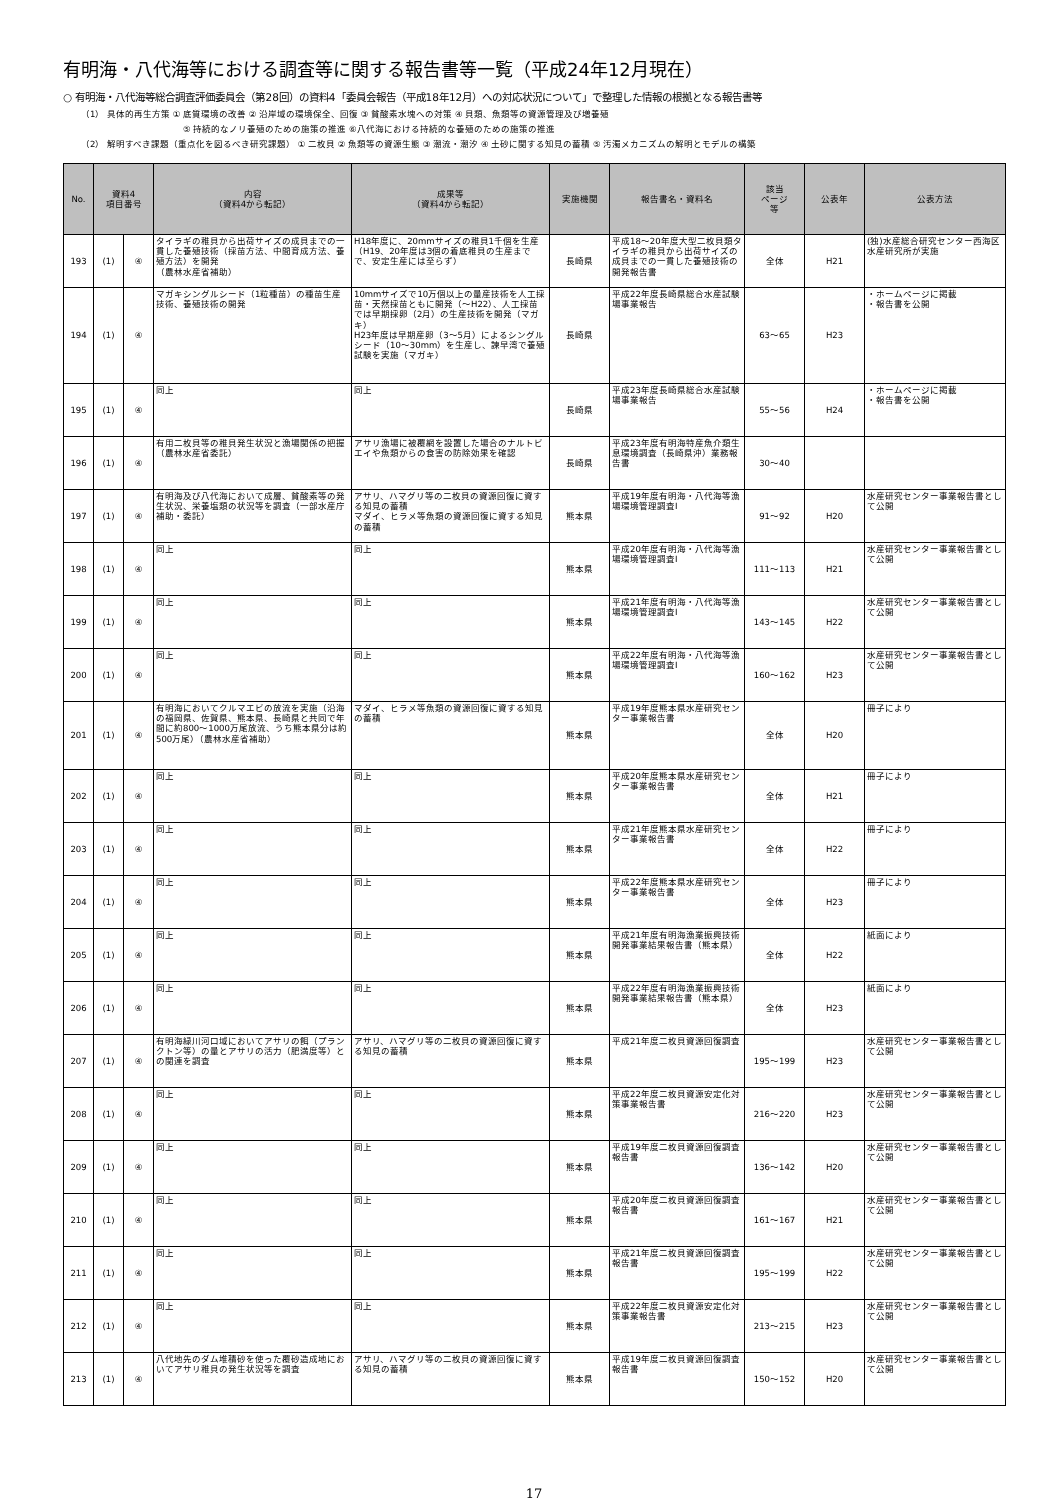有明海・八代海等における調査等に関する報告書等一覧（平成24年12月現在）
○ 有明海・八代海等総合調査評価委員会（第28回）の資料4「委員会報告（平成18年12月）への対応状況について」で整理した情報の根拠となる報告書等
（1） 具体的再生方策 ① 底質環境の改善 ② 沿岸域の環境保全、回復 ③ 貧酸素水塊への対策 ④ 貝類、魚類等の資源管理及び増養殖
⑤ 持続的なノリ養殖のための施策の推進 ⑥八代海における持続的な養殖のための施策の推進
（2） 解明すべき課題（重点化を図るべき研究課題） ① 二枚貝 ② 魚類等の資源生態 ③ 潮流・潮汐 ④ 土砂に関する知見の蓄積 ⑤ 汚濁メカニズムの解明とモデルの構築
| No. | 資料4 項目番号 | | 内容 （資料4から転記） | 成果等 （資料4から転記） | 実施機関 | 報告書名・資料名 | 該当 ページ 等 | 公表年 | 公表方法 |
| --- | --- | --- | --- | --- | --- | --- | --- | --- | --- |
| 193 | (1) | ④ | タイラギの稚貝から出荷サイズの成貝までの一貫した養殖技術（採苗方法、中間育成方法、養殖方法）を開発 （農林水産省補助） | H18年度に、20mmサイズの稚貝1千個を生産（H19、20年度は3個の着底稚貝の生産までで、安定生産には至らず） | 長崎県 | 平成18～20年度大型二枚貝類タイラギの稚貝から出荷サイズの成貝までの一貫した養殖技術の開発報告書 | 全体 | H21 | (独)水産総合研究センター西海区水産研究所が実施 |
| 194 | (1) | ④ | マガキシングルシード（1粒種苗）の種苗生産技術、養殖技術の開発 | 10mmサイズで10万個以上の量産技術を人工採苗・天然採苗ともに開発（～H22）、人工採苗では早期採卵（2月）の生産技術を開発（マガキ） H23年度は早期産卵（3～5月）によるシングルシード（10～30mm）を生産し、諫早湾で養殖試験を実施（マガキ） | 長崎県 | 平成22年度長崎県総合水産試験場事業報告 | 63～65 | H23 | ・ホームページに掲載 ・報告書を公開 |
| 195 | (1) | ④ | 同上 | 同上 | 長崎県 | 平成23年度長崎県総合水産試験場事業報告 | 55～56 | H24 | ・ホームページに掲載 ・報告書を公開 |
| 196 | (1) | ④ | 有用二枚貝等の稚貝発生状況と漁場関係の把握（農林水産省委託） | アサリ漁場に被覆網を設置した場合のナルトビエイや魚類からの食害の防除効果を確認 | 長崎県 | 平成23年度有明海特産魚介類生息環境調査（長崎県沖）業務報告書 | 30～40 | | |
| 197 | (1) | ④ | 有明海及び八代海において成層、貧酸素等の発生状況、栄養塩類の状況等を調査（一部水産庁補助・委託） | アサリ、ハマグリ等の二枚貝の資源回復に資する知見の蓄積 マダイ、ヒラメ等魚類の資源回復に資する知見の蓄積 | 熊本県 | 平成19年度有明海・八代海等漁場環境管理調査Ⅰ | 91～92 | H20 | 水産研究センター事業報告書として公開 |
| 198 | (1) | ④ | 同上 | 同上 | 熊本県 | 平成20年度有明海・八代海等漁場環境管理調査Ⅰ | 111～113 | H21 | 水産研究センター事業報告書として公開 |
| 199 | (1) | ④ | 同上 | 同上 | 熊本県 | 平成21年度有明海・八代海等漁場環境管理調査Ⅰ | 143～145 | H22 | 水産研究センター事業報告書として公開 |
| 200 | (1) | ④ | 同上 | 同上 | 熊本県 | 平成22年度有明海・八代海等漁場環境管理調査Ⅰ | 160～162 | H23 | 水産研究センター事業報告書として公開 |
| 201 | (1) | ④ | 有明海においてクルマエビの放流を実施（沿海の福岡県、佐賀県、熊本県、長崎県と共同で年間に約800～1000万尾放流、うち熊本県分は約500万尾）（農林水産省補助） | マダイ、ヒラメ等魚類の資源回復に資する知見の蓄積 | 熊本県 | 平成19年度熊本県水産研究センター事業報告書 | 全体 | H20 | 冊子により |
| 202 | (1) | ④ | 同上 | 同上 | 熊本県 | 平成20年度熊本県水産研究センター事業報告書 | 全体 | H21 | 冊子により |
| 203 | (1) | ④ | 同上 | 同上 | 熊本県 | 平成21年度熊本県水産研究センター事業報告書 | 全体 | H22 | 冊子により |
| 204 | (1) | ④ | 同上 | 同上 | 熊本県 | 平成22年度熊本県水産研究センター事業報告書 | 全体 | H23 | 冊子により |
| 205 | (1) | ④ | 同上 | 同上 | 熊本県 | 平成21年度有明海漁業振興技術開発事業結果報告書（熊本県） | 全体 | H22 | 紙面により |
| 206 | (1) | ④ | 同上 | 同上 | 熊本県 | 平成22年度有明海漁業振興技術開発事業結果報告書（熊本県） | 全体 | H23 | 紙面により |
| 207 | (1) | ④ | 有明海緑川河口域においてアサリの餌（プランクトン等）の量とアサリの活力（肥満度等）との関連を調査 | アサリ、ハマグリ等の二枚貝の資源回復に資する知見の蓄積 | 熊本県 | 平成21年度二枚貝資源回復調査 | 195～199 | H23 | 水産研究センター事業報告書として公開 |
| 208 | (1) | ④ | 同上 | 同上 | 熊本県 | 平成22年度二枚貝資源安定化対策事業報告書 | 216～220 | H23 | 水産研究センター事業報告書として公開 |
| 209 | (1) | ④ | 同上 | 同上 | 熊本県 | 平成19年度二枚貝資源回復調査報告書 | 136～142 | H20 | 水産研究センター事業報告書として公開 |
| 210 | (1) | ④ | 同上 | 同上 | 熊本県 | 平成20年度二枚貝資源回復調査報告書 | 161～167 | H21 | 水産研究センター事業報告書として公開 |
| 211 | (1) | ④ | 同上 | 同上 | 熊本県 | 平成21年度二枚貝資源回復調査報告書 | 195～199 | H22 | 水産研究センター事業報告書として公開 |
| 212 | (1) | ④ | 同上 | 同上 | 熊本県 | 平成22年度二枚貝資源安定化対策事業報告書 | 213～215 | H23 | 水産研究センター事業報告書として公開 |
| 213 | (1) | ④ | 八代地先のダム堆積砂を使った覆砂造成地においてアサリ稚貝の発生状況等を調査 | アサリ、ハマグリ等の二枚貝の資源回復に資する知見の蓄積 | 熊本県 | 平成19年度二枚貝資源回復調査報告書 | 150～152 | H20 | 水産研究センター事業報告書として公開 |
17